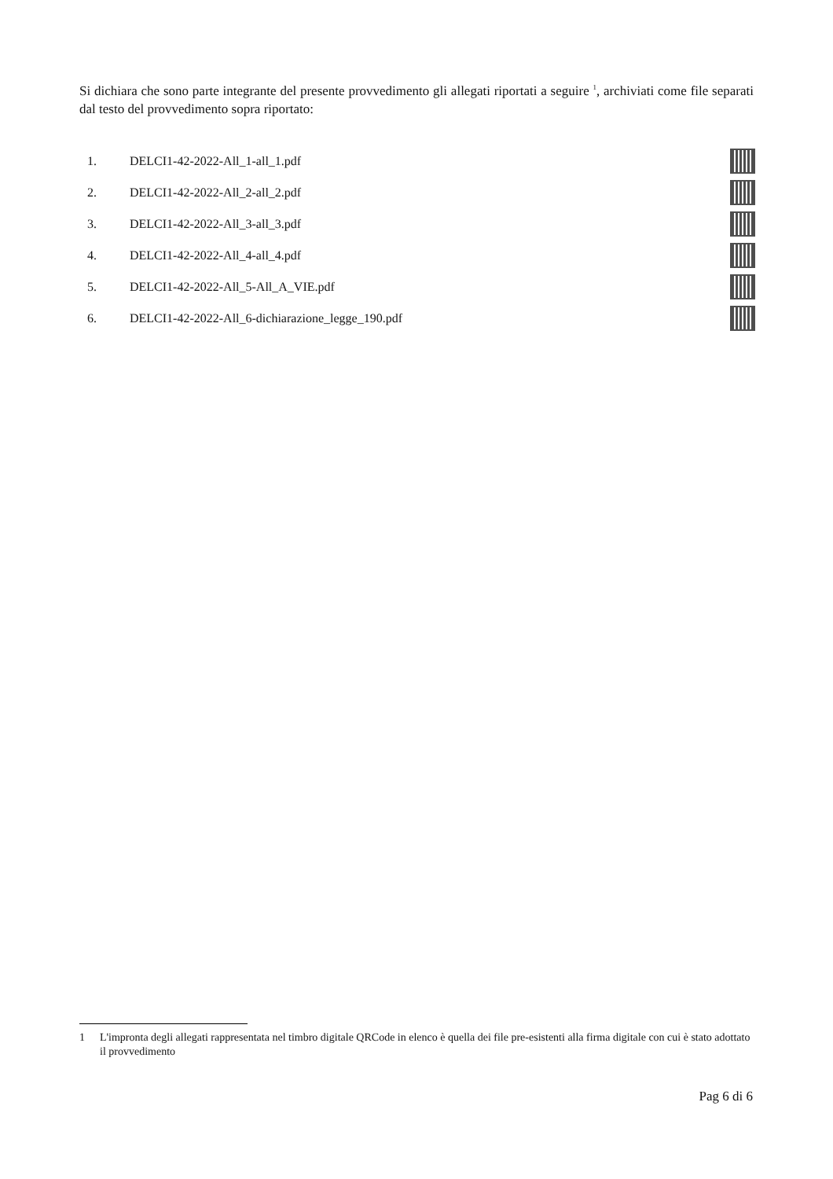Si dichiara che sono parte integrante del presente provvedimento gli allegati riportati a seguire <sup>1</sup>, archiviati come file separati dal testo del provvedimento sopra riportato:
1. DELCI1-42-2022-All_1-all_1.pdf
2. DELCI1-42-2022-All_2-all_2.pdf
3. DELCI1-42-2022-All_3-all_3.pdf
4. DELCI1-42-2022-All_4-all_4.pdf
5. DELCI1-42-2022-All_5-All_A_VIE.pdf
6. DELCI1-42-2022-All_6-dichiarazione_legge_190.pdf
1 L'impronta degli allegati rappresentata nel timbro digitale QRCode in elenco è quella dei file pre-esistenti alla firma digitale con cui è stato adottato il provvedimento
Pag 6 di 6